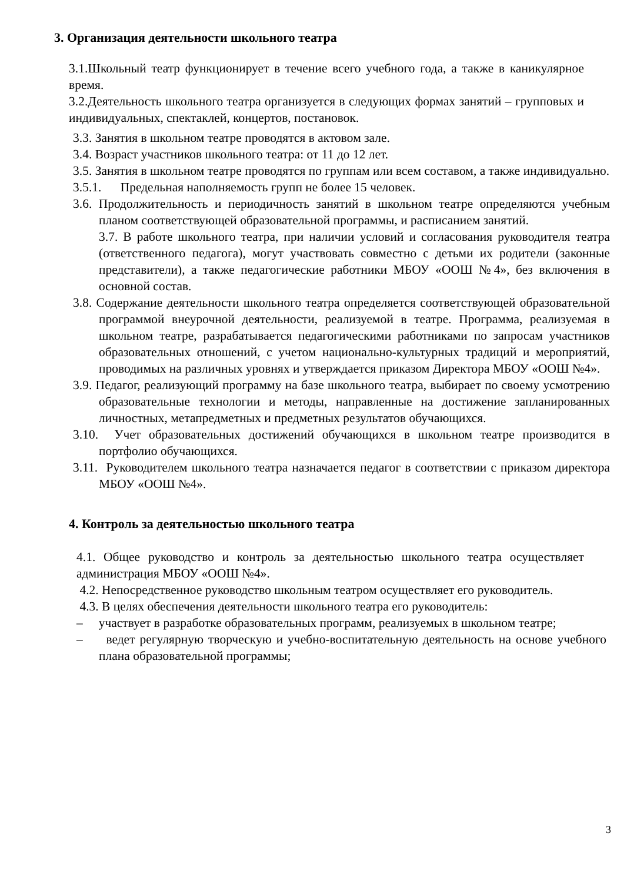3. Организация деятельности школьного театра
3.1.Школьный театр функционирует в течение всего учебного года, а также в каникулярное время.
3.2.Деятельность школьного театра организуется в следующих формах занятий – групповых и индивидуальных, спектаклей, концертов, постановок.
3.3. Занятия в школьном театре проводятся в актовом зале.
3.4. Возраст участников школьного театра: от 11 до 12 лет.
3.5. Занятия в школьном театре проводятся по группам или всем составом, а также индивидуально.
3.5.1. Предельная наполняемость групп не более 15 человек.
3.6. Продолжительность и периодичность занятий в школьном театре определяются учебным планом соответствующей образовательной программы, и расписанием занятий.
3.7. В работе школьного театра, при наличии условий и согласования руководителя театра (ответственного педагога), могут участвовать совместно с детьми их родители (законные представители), а также педагогические работники МБОУ «ООШ №4», без включения в основной состав.
3.8. Содержание деятельности школьного театра определяется соответствующей образовательной программой внеурочной деятельности, реализуемой в театре. Программа, реализуемая в школьном театре, разрабатывается педагогическими работниками по запросам участников образовательных отношений, с учетом национально-культурных традиций и мероприятий, проводимых на различных уровнях и утверждается приказом Директора МБОУ «ООШ №4».
3.9. Педагог, реализующий программу на базе школьного театра, выбирает по своему усмотрению образовательные технологии и методы, направленные на достижение запланированных личностных, метапредметных и предметных результатов обучающихся.
3.10. Учет образовательных достижений обучающихся в школьном театре производится в портфолио обучающихся.
3.11. Руководителем школьного театра назначается педагог в соответствии с приказом директора МБОУ «ООШ №4».
4. Контроль за деятельностью школьного театра
4.1. Общее руководство и контроль за деятельностью школьного театра осуществляет администрация МБОУ «ООШ №4».
4.2. Непосредственное руководство школьным театром осуществляет его руководитель.
4.3. В целях обеспечения деятельности школьного театра его руководитель:
– участвует в разработке образовательных программ, реализуемых в школьном театре;
– ведет регулярную творческую и учебно-воспитательную деятельность на основе учебного плана образовательной программы;
3